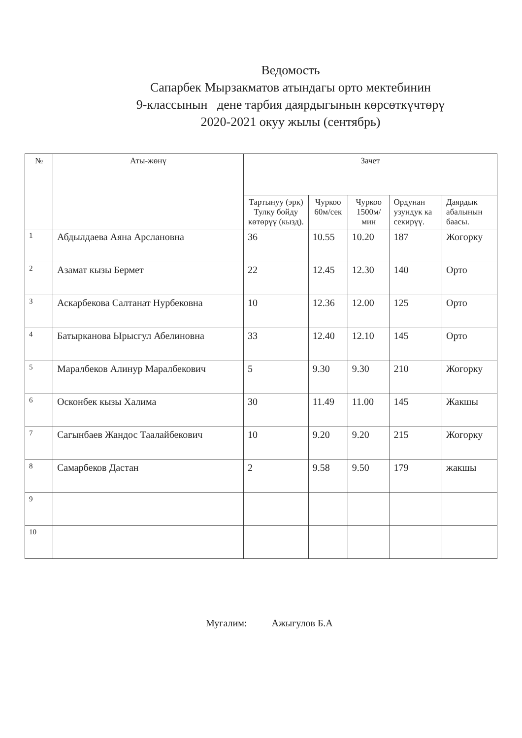Ведомость
Сапарбек Мырзакматов атындагы орто мектебинин
9-классынын дене тарбия даярдыгынын көрсөткүчтөрү
2020-2021 окуу жылы (сентябрь)
| № | Аты-жөнү | Зачет | | | | |
| --- | --- | --- | --- | --- | --- | --- |
| | | Тартынуу (эрк) Тулку бойду көтөрүү (кызд). | Чуркоо 60м/сек | Чуркоо 1500м/ мин | Ордунан узундук ка секирүү. | Даярдык абалынын баасы. |
| 1 | Абдылдаева Аяна Арслановна | 36 | 10.55 | 10.20 | 187 | Жогорку |
| 2 | Азамат кызы Бермет | 22 | 12.45 | 12.30 | 140 | Орто |
| 3 | Аскарбекова Салтанат Нурбековна | 10 | 12.36 | 12.00 | 125 | Орто |
| 4 | Батырканова Ырысгул Абелиновна | 33 | 12.40 | 12.10 | 145 | Орто |
| 5 | Маралбеков Алинур Маралбекович | 5 | 9.30 | 9.30 | 210 | Жогорку |
| 6 | Осконбек кызы Халима | 30 | 11.49 | 11.00 | 145 | Жакшы |
| 7 | Сагынбаев Жандос Таалайбекович | 10 | 9.20 | 9.20 | 215 | Жогорку |
| 8 | Самарбеков Дастан | 2 | 9.58 | 9.50 | 179 | жакшы |
| 9 | | | | | | |
| 10 | | | | | | |
Мугалим: Ажыгулов Б.А